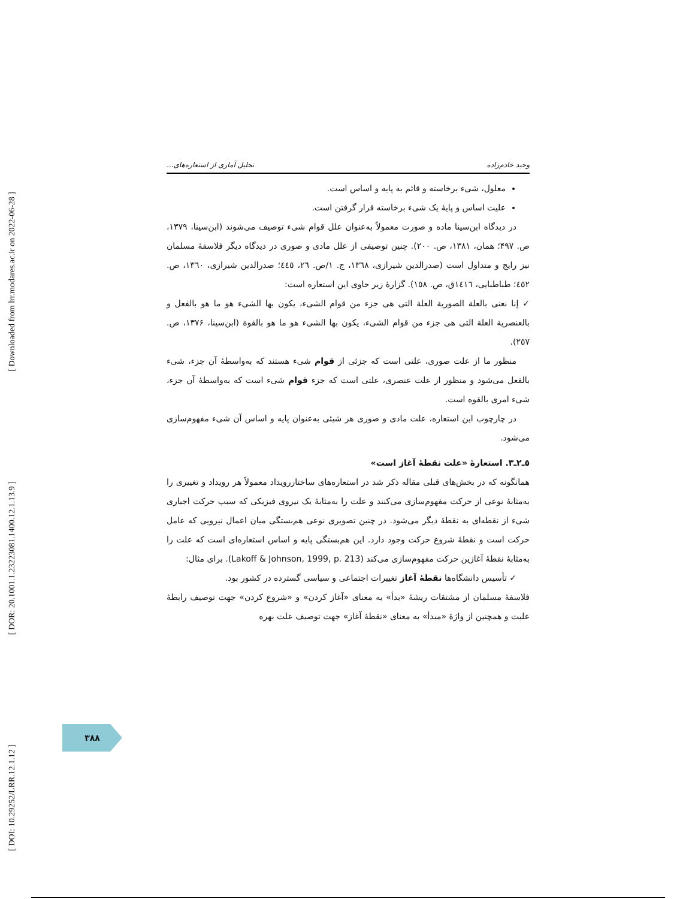[ Downloaded from lrr.modares.ac.ir on 2022-06-28 ]
[ DOR: 20.1001.1.23223081.1400.12.1.13.9 ]
[ DOI: 10.29252/LRR.12.1.12 ]
وحید خادم‌زاده تحلیل آماری از استعاره‌های...
معلول، شیء برخاسته و قائم به پایه و اساس است.
علیت اساس و پایهٔ یک شیء برخاسته قرار گرفتن است.
در دیدگاه ابن‌سینا ماده و صورت معمولاً به‌عنوان علل قوام شیء توصیف می‌شوند (ابن‌سینا، ۱۳۷۹، ص. ۴۹۷؛ همان، ۱۳۸۱، ص. ۲۰۰). چنین توصیفی از علل مادی و صوری در دیدگاه دیگر فلاسفهٔ مسلمان نیز رایج و متداول است (صدرالدین شیرازی، ۱۳٦۸، ج. ۱/ص. ۲٦، ٤٤٥؛ صدرالدین شیرازی، ۱۳٦۰، ص. ٤٥۲؛ طباطبایی، ۱٤۱٦ق، ص. ۱٥۸). گزارهٔ زیر حاوی این استعاره است:
✓ إنا نعنی بالعلة الصوریة العلة التی هی جزء من قوام الشیء، یکون بها الشیء هو ما هو بالفعل و بالعنصریة العلة التی هی جزء من قوام الشیء، یکون بها الشیء هو ما هو بالقوة (ابن‌سینا، ۱۳۷۶، ص. ۲٥۷).
منظور ما از علت صوری، علتی است که جزئی از قوام شیء هستند که به‌واسطهٔ آن جزء، شیء بالفعل می‌شود و منظور از علت عنصری، علتی است که جزء قوام شیء است که به‌واسطهٔ آن جزء، شیء امری بالقوه است.
در چارچوب این استعاره، علت مادی و صوری هر شیئی به‌عنوان پایه و اساس آن شیء مفهوم‌سازی می‌شود.
٥ـ۲ـ۳. استعارهٔ «علت نقطهٔ آغاز است»
همانگونه که در بخش‌های قبلی مقاله ذکر شد در استعاره‌های ساختاررویداد معمولاً هر رویداد و تغییری را به‌مثابهٔ نوعی از حرکت مفهوم‌سازی می‌کنند و علت را به‌مثابهٔ یک نیروی فیزیکی که سبب حرکت اجباری شیء از نقطه‌ای به نقطهٔ دیگر می‌شود. در چنین تصویری نوعی هم‌بستگی میان اعمال نیرویی که عامل حرکت است و نقطهٔ شروع حرکت وجود دارد. این هم‌بستگی پایه و اساس استعاره‌ای است که علت را به‌مثابهٔ نقطهٔ آغازین حرکت مفهوم‌سازی می‌کند (Lakoff & Johnson, 1999, p. 213). برای مثال:
✓ تأسیس دانشگاه‌ها نقطهٔ آغاز تغییرات اجتماعی و سیاسی گسترده در کشور بود.
فلاسفهٔ مسلمان از مشتقات ریشهٔ «بدأ» به معنای «آغاز کردن» و «شروع کردن» جهت توصیف رابطهٔ علیت و همچنین از واژهٔ «مبدأ» به معنای «نقطهٔ آغاز» جهت توصیف علت بهره
۳۸۸